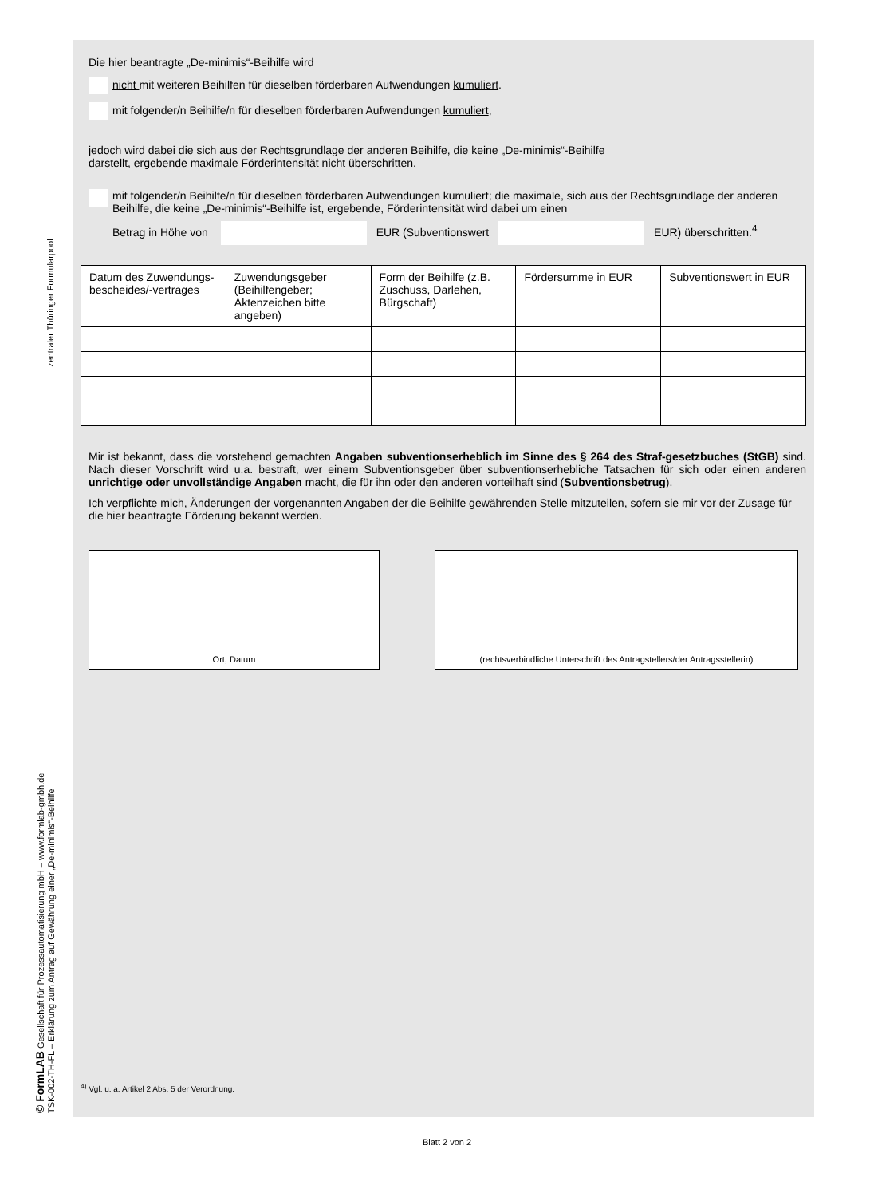zentraler Thüringer Formularpool
© FormLAB Gesellschaft für Prozessautomatisierung mbH – www.formlab-gmbh.de
TSK-002-TH-FL – Erklärung zum Antrag auf Gewährung einer „De-minimis“-Beihilfe
Die hier beantragte „De-minimis“-Beihilfe wird
nicht mit weiteren Beihilfen für dieselben förderbaren Aufwendungen kumuliert.
mit folgender/n Beihilfe/n für dieselben förderbaren Aufwendungen kumuliert,
jedoch wird dabei die sich aus der Rechtsgrundlage der anderen Beihilfe, die keine „De-minimis“-Beihilfe
darstellt, ergebende maximale Förderintensität nicht überschritten.
mit folgender/n Beihilfe/n für dieselben förderbaren Aufwendungen kumuliert; die maximale, sich aus der Rechtsgrundlage der anderen Beihilfe, die keine „De-minimis“-Beihilfe ist, ergebende, Förderintensität wird dabei um einen
Betrag in Höhe von EUR (Subventionswert EUR) überschritten.<sup>4</sup>
| Datum des Zuwendungs-bescheides/-vertrages | Zuwendungsgeber (Beihilfengeber; Aktenzeichen bitte angeben) | Form der Beihilfe (z.B. Zuschuss, Darlehen, Bürgschaft) | Fördersumme in EUR | Subventionswert in EUR |
| --- | --- | --- | --- | --- |
Mir ist bekannt, dass die vorstehend gemachten Angaben subventionserheblich im Sinne des § 264 des Straf-gesetzbuches (StGB) sind. Nach dieser Vorschrift wird u.a. bestraft, wer einem Subventionsgeber über subventionserhebliche Tatsachen für sich oder einen anderen unrichtige oder unvollständige Angaben macht, die für ihn oder den anderen vorteilhaft sind (Subventionsbetrug).
Ich verpflichte mich, Änderungen der vorgenannten Angaben der die Beihilfe gewährenden Stelle mitzuteilen, sofern sie mir vor der Zusage für die hier beantragte Förderung bekannt werden.
Ort, Datum (rechtsverbindliche Unterschrift des Antragstellers/der Antragsstellerin)
<sup>4)</sup> Vgl. u. a. Artikel 2 Abs. 5 der Verordnung.
Blatt 2 von 2